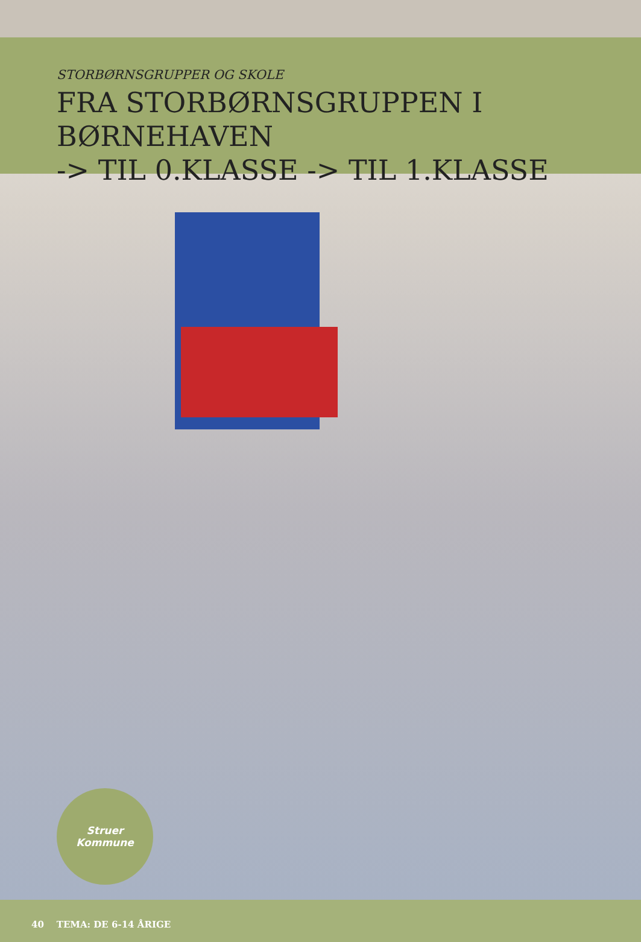STORBØRNSGRUPPER OG SKOLE
FRA STORBØRNSGRUPPEN I BØRNEHAVEN
-> TIL 0.KLASSE -> TIL 1.KLASSE
Struer
Kommune
40 TEMA: DE 6-14 ÅRIGE